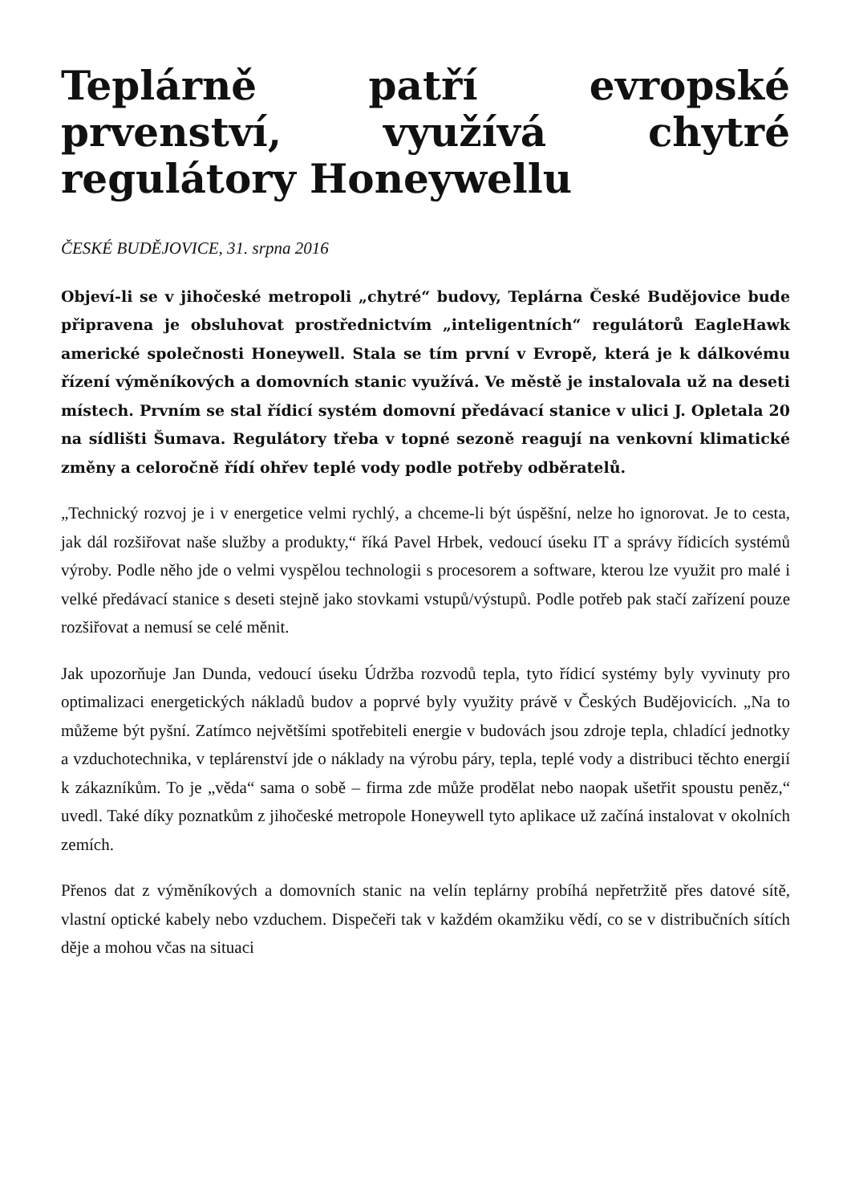Teplárně patří evropské prvenství, využívá chytré regulátory Honeywellu
ČESKÉ BUDĚJOVICE, 31. srpna 2016
Objeví-li se v jihočeské metropoli „chytré“ budovy, Teplárna České Budějovice bude připravena je obsluhovat prostřednictvím „inteligentních“ regulátorů EagleHawk americké společnosti Honeywell. Stala se tím první v Evropě, která je k dálkovému řízení výměníkových a domovních stanic využívá. Ve městě je instalovala už na deseti místech. Prvním se stal řídicí systém domovní předávací stanice v ulici J. Opletala 20 na sídlišti Šumava. Regulátory třeba v topné sezoně reagují na venkovní klimatické změny a celoročně řídí ohřev teplé vody podle potřeby odběratelů.
„Technický rozvoj je i v energetice velmi rychlý, a chceme-li být úspěšní, nelze ho ignorovat. Je to cesta, jak dál rozšiřovat naše služby a produkty,“ říká Pavel Hrbek, vedoucí úseku IT a správy řídicích systémů výroby. Podle něho jde o velmi vyspělou technologii s procesorem a software, kterou lze využit pro malé i velké předávací stanice s deseti stejně jako stovkami vstupů/výstupů. Podle potřeb pak stačí zařízení pouze rozšiřovat a nemusí se celé měnit.
Jak upozorňuje Jan Dunda, vedoucí úseku Údržba rozvodů tepla, tyto řídicí systémy byly vyvinuty pro optimalizaci energetických nákladů budov a poprvé byly využity právě v Českých Budějovicích. „Na to můžeme být pyšní. Zatímco největšími spotřebiteli energie v budovách jsou zdroje tepla, chladící jednotky a vzduchotechnika, v teplárenství jde o náklady na výrobu páry, tepla, teplé vody a distribuci těchto energií k zákazníkům. To je „věda“ sama o sobě – firma zde může prodělat nebo naopak ušetřit spoustu peněz,“ uvedl. Také díky poznatkům z jihočeské metropole Honeywell tyto aplikace už začíná instalovat v okolních zemích.
Přenos dat z výměníkových a domovních stanic na velín teplárny probíhá nepřetržitě přes datové sítě, vlastní optické kabely nebo vzduchem. Dispečeři tak v každém okamžiku vědí, co se v distribučních sítích děje a mohou včas na situaci